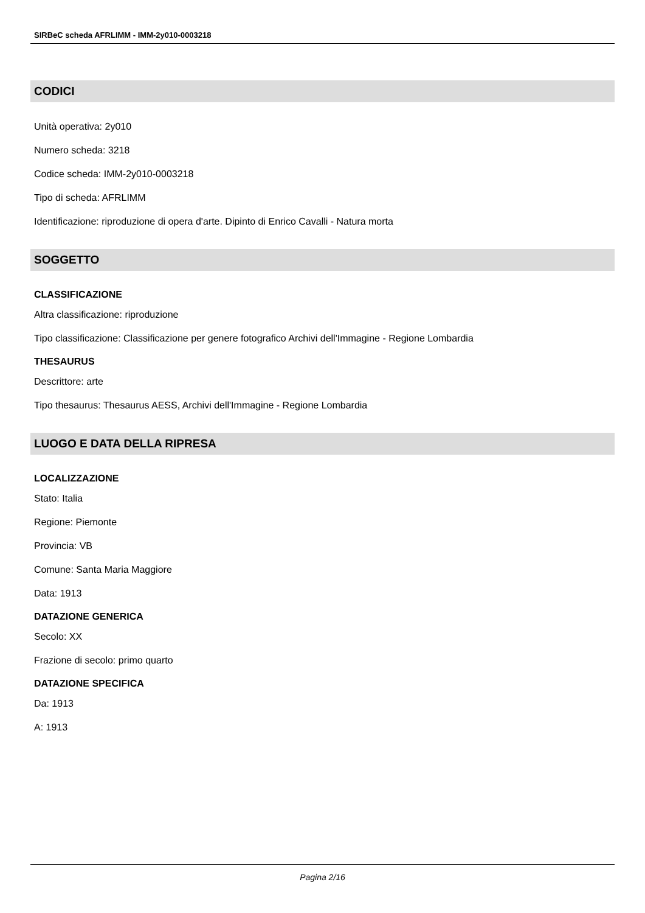SIRBeC scheda AFRLIMM - IMM-2y010-0003218
CODICI
Unità operativa: 2y010
Numero scheda: 3218
Codice scheda: IMM-2y010-0003218
Tipo di scheda: AFRLIMM
Identificazione: riproduzione di opera d'arte. Dipinto di Enrico Cavalli - Natura morta
SOGGETTO
CLASSIFICAZIONE
Altra classificazione: riproduzione
Tipo classificazione: Classificazione per genere fotografico Archivi dell'Immagine - Regione Lombardia
THESAURUS
Descrittore: arte
Tipo thesaurus: Thesaurus AESS, Archivi dell'Immagine - Regione Lombardia
LUOGO E DATA DELLA RIPRESA
LOCALIZZAZIONE
Stato: Italia
Regione: Piemonte
Provincia: VB
Comune: Santa Maria Maggiore
Data: 1913
DATAZIONE GENERICA
Secolo: XX
Frazione di secolo: primo quarto
DATAZIONE SPECIFICA
Da: 1913
A: 1913
Pagina 2/16